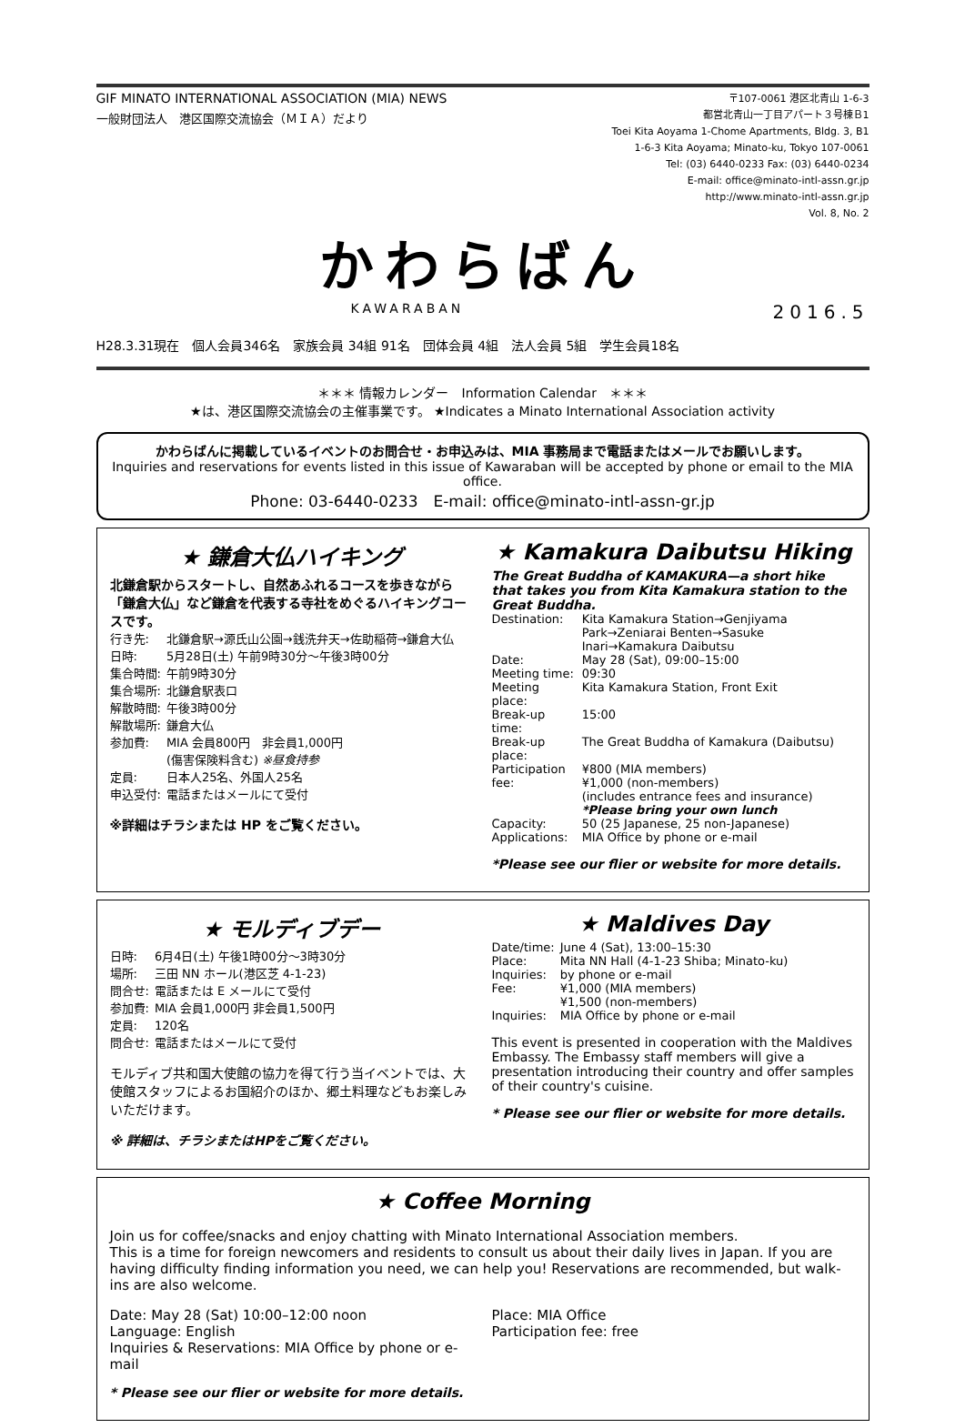GIF MINATO INTERNATIONAL ASSOCIATION (MIA) NEWS
一般財団法人　港区国際交流協会（ＭＩＡ）だより
〒107-0061 港区北青山 1-6-3
都営北青山一丁目アパート３号棟Ｂ1
Toei Kita Aoyama 1-Chome Apartments, Bldg. 3, B1
1-6-3 Kita Aoyama; Minato-ku, Tokyo 107-0061
Tel: (03) 6440-0233 Fax: (03) 6440-0234
E-mail: office@minato-intl-assn.gr.jp
http://www.minato-intl-assn.gr.jp
Vol. 8, No. 2
かわらばん
KAWARABAN
2016.5
H28.3.31現在　個人会員346名　家族会員 34組 91名　団体会員 4組　法人会員 5組　学生会員18名
＊＊＊ 情報カレンダー　Information Calendar　＊＊＊
★は、港区国際交流協会の主催事業です。 ★Indicates a Minato International Association activity
かわらばんに掲載しているイベントのお問合せ・お申込みは、MIA 事務局まで電話またはメールでお願いします。
Inquiries and reservations for events listed in this issue of Kawaraban will be accepted by phone or email to the MIA office.
Phone: 03-6440-0233　E-mail: office@minato-intl-assn-gr.jp
★ 鎌倉大仏ハイキング
北鎌倉駅からスタートし、自然あふれるコースを歩きながら「鎌倉大仏」など鎌倉を代表する寺社をめぐるハイキングコースです。
| 行き先: | 北鎌倉駅→源氏山公園→銭洗弁天→佐助稲荷→鎌倉大仏 |
| 日時: | 5月28日(土) 午前9時30分～午後3時00分 |
| 集合時間: | 午前9時30分 |
| 集合場所: | 北鎌倉駅表口 |
| 解散時間: | 午後3時00分 |
| 解散場所: | 鎌倉大仏 |
| 参加費: | MIA 会員800円 非会員1,000円 (傷害保険料含む) ※昼食持参 |
| 定員: | 日本人25名、外国人25名 |
| 申込受付: | 電話またはメールにて受付 |
※詳細はチラシまたは HP をご覧ください。
★ Kamakura Daibutsu Hiking
The Great Buddha of KAMAKURA—a short hike that takes you from Kita Kamakura station to the Great Buddha.
| Destination: | Kita Kamakura Station→Genjiyama Park→Zeniarai Benten→Sasuke Inari→Kamakura Daibutsu |
| Date: | May 28 (Sat), 09:00–15:00 |
| Meeting time: | 09:30 |
| Meeting place: | Kita Kamakura Station, Front Exit |
| Break-up time: | 15:00 |
| Break-up place: | The Great Buddha of Kamakura (Daibutsu) |
| Participation fee: | ¥800 (MIA members) ¥1,000 (non-members) (includes entrance fees and insurance) *Please bring your own lunch |
| Capacity: | 50 (25 Japanese, 25 non-Japanese) |
| Applications: | MIA Office by phone or e-mail |
*Please see our flier or website for more details.
★ モルディブデー
| 日時: | 6月4日(土) 午後1時00分～3時30分 |
| 場所: | 三田 NN ホール(港区芝 4-1-23) |
| 問合せ: | 電話または E メールにて受付 |
| 参加費: | MIA 会員1,000円 非会員1,500円 |
| 定員: | 120名 |
| 問合せ: | 電話またはメールにて受付 |
モルディブ共和国大使館の協力を得て行う当イベントでは、大使館スタッフによるお国紹介のほか、郷土料理などもお楽しみいただけます。
※ 詳細は、チラシまたはHPをご覧ください。
★ Maldives Day
| Date/time: | June 4 (Sat), 13:00–15:30 |
| Place: | Mita NN Hall (4-1-23 Shiba; Minato-ku) |
| Inquiries: | by phone or e-mail |
| Fee: | ¥1,000 (MIA members) ¥1,500 (non-members) |
| Inquiries: | MIA Office by phone or e-mail |
This event is presented in cooperation with the Maldives Embassy. The Embassy staff members will give a presentation introducing their country and offer samples of their country's cuisine.
* Please see our flier or website for more details.
★ Coffee Morning
Join us for coffee/snacks and enjoy chatting with Minato International Association members.
This is a time for foreign newcomers and residents to consult us about their daily lives in Japan. If you are having difficulty finding information you need, we can help you! Reservations are recommended, but walk-ins are also welcome.
Date: May 28 (Sat) 10:00–12:00 noon
Language: English
Inquiries & Reservations: MIA Office by phone or e-mail
Place: MIA Office
Participation fee: free
* Please see our flier or website for more details.